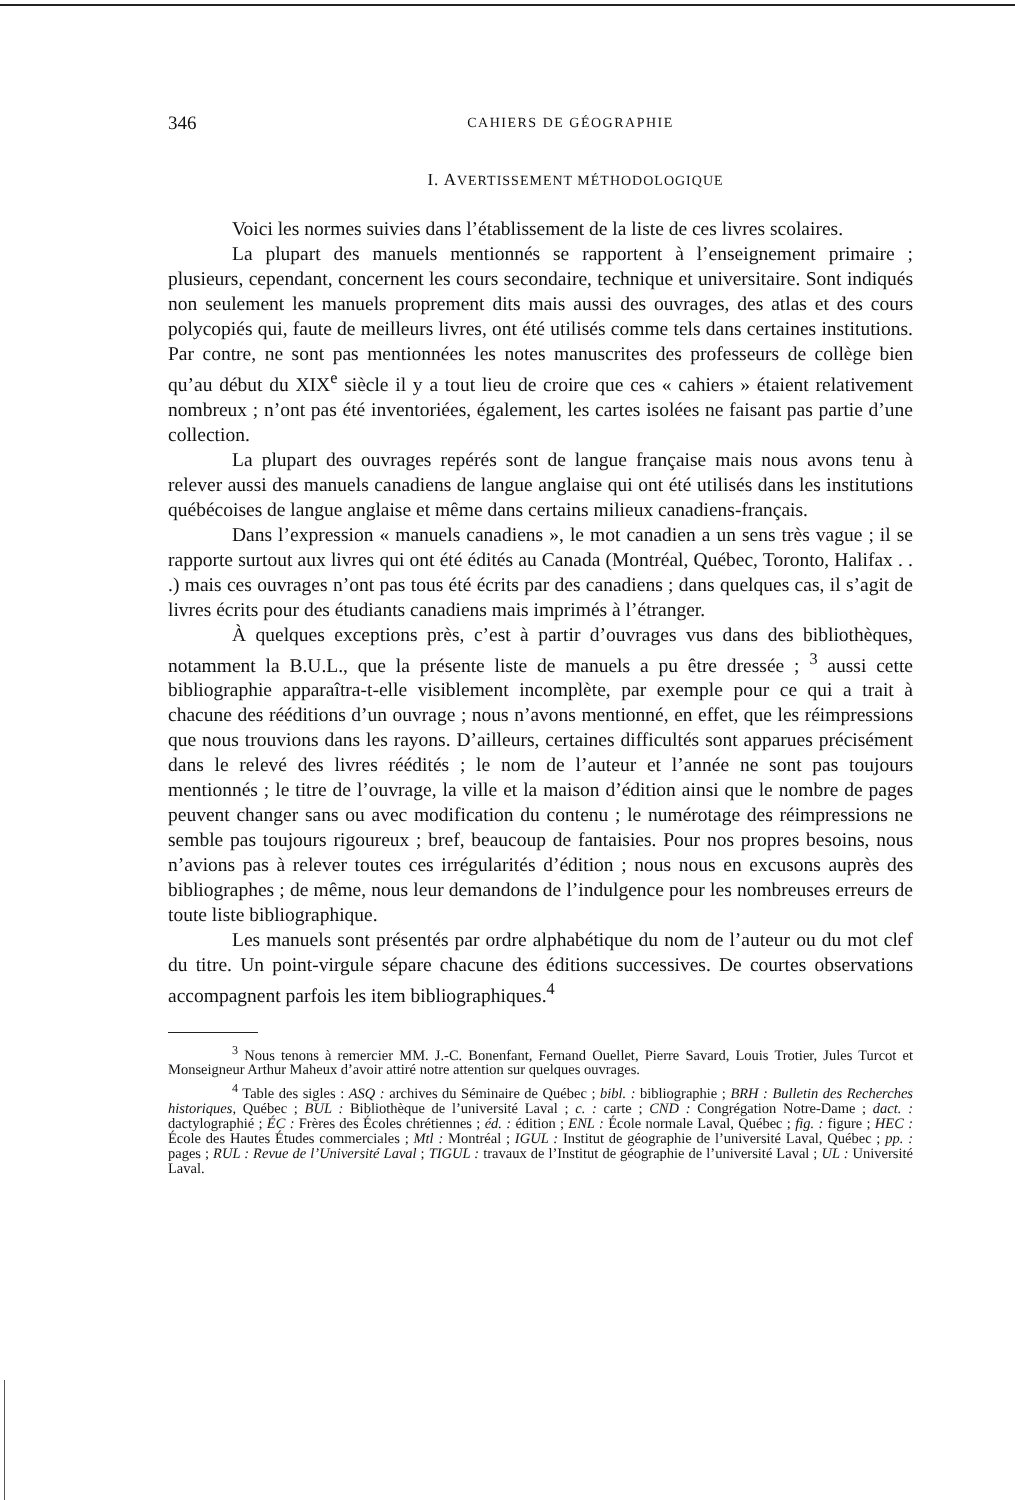346 CAHIERS DE GÉOGRAPHIE
I. AVERTISSEMENT MÉTHODOLOGIQUE
Voici les normes suivies dans l’établissement de la liste de ces livres scolaires.
La plupart des manuels mentionnés se rapportent à l’enseignement primaire ; plusieurs, cependant, concernent les cours secondaire, technique et universitaire. Sont indiqués non seulement les manuels proprement dits mais aussi des ouvrages, des atlas et des cours polycopiés qui, faute de meilleurs livres, ont été utilisés comme tels dans certaines institutions. Par contre, ne sont pas mentionnées les notes manuscrites des professeurs de collège bien qu’au début du XIX<sup>e</sup> siècle il y a tout lieu de croire que ces « cahiers » étaient relativement nombreux ; n’ont pas été inventoriées, également, les cartes isolées ne faisant pas partie d’une collection.
La plupart des ouvrages repérés sont de langue française mais nous avons tenu à relever aussi des manuels canadiens de langue anglaise qui ont été utilisés dans les institutions québécoises de langue anglaise et même dans certains milieux canadiens-français.
Dans l’expression « manuels canadiens », le mot canadien a un sens très vague ; il se rapporte surtout aux livres qui ont été édités au Canada (Montréal, Québec, Toronto, Halifax . . .) mais ces ouvrages n’ont pas tous été écrits par des canadiens ; dans quelques cas, il s’agit de livres écrits pour des étudiants canadiens mais imprimés à l’étranger.
À quelques exceptions près, c’est à partir d’ouvrages vus dans des bibliothèques, notamment la B.U.L., que la présente liste de manuels a pu être dressée ; <sup>3</sup> aussi cette bibliographie apparaîtra-t-elle visiblement incomplète, par exemple pour ce qui a trait à chacune des rééditions d’un ouvrage ; nous n’avons mentionné, en effet, que les réimpressions que nous trouvions dans les rayons. D’ailleurs, certaines difficultés sont apparues précisément dans le relevé des livres réédités ; le nom de l’auteur et l’année ne sont pas toujours mentionnés ; le titre de l’ouvrage, la ville et la maison d’édition ainsi que le nombre de pages peuvent changer sans ou avec modification du contenu ; le numérotage des réimpressions ne semble pas toujours rigoureux ; bref, beaucoup de fantaisies. Pour nos propres besoins, nous n’avions pas à relever toutes ces irrégularités d’édition ; nous nous en excusons auprès des bibliographes ; de même, nous leur demandons de l’indulgence pour les nombreuses erreurs de toute liste bibliographique.
Les manuels sont présentés par ordre alphabétique du nom de l’auteur ou du mot clef du titre. Un point-virgule sépare chacune des éditions successives. De courtes observations accompagnent parfois les item bibliographiques.<sup>4</sup>
<sup>3</sup> Nous tenons à remercier MM. J.-C. Bonenfant, Fernand Ouellet, Pierre Savard, Louis Trotier, Jules Turcot et Monseigneur Arthur Maheux d’avoir attiré notre attention sur quelques ouvrages.
<sup>4</sup> Table des sigles : ASQ : archives du Séminaire de Québec ; bibl. : bibliographie ; BRH : Bulletin des Recherches historiques, Québec ; BUL : Bibliothèque de l’université Laval ; c. : carte ; CND : Congrégation Notre-Dame ; dact. : dactylographié ; ÉC : Frères des Écoles chrétiennes ; éd. : édition ; ENL : École normale Laval, Québec ; fig. : figure ; HEC : École des Hautes Études commerciales ; Mtl : Montréal ; IGUL : Institut de géographie de l’université Laval, Québec ; pp. : pages ; RUL : Revue de l’Université Laval ; TIGUL : travaux de l’Institut de géographie de l’université Laval ; UL : Université Laval.